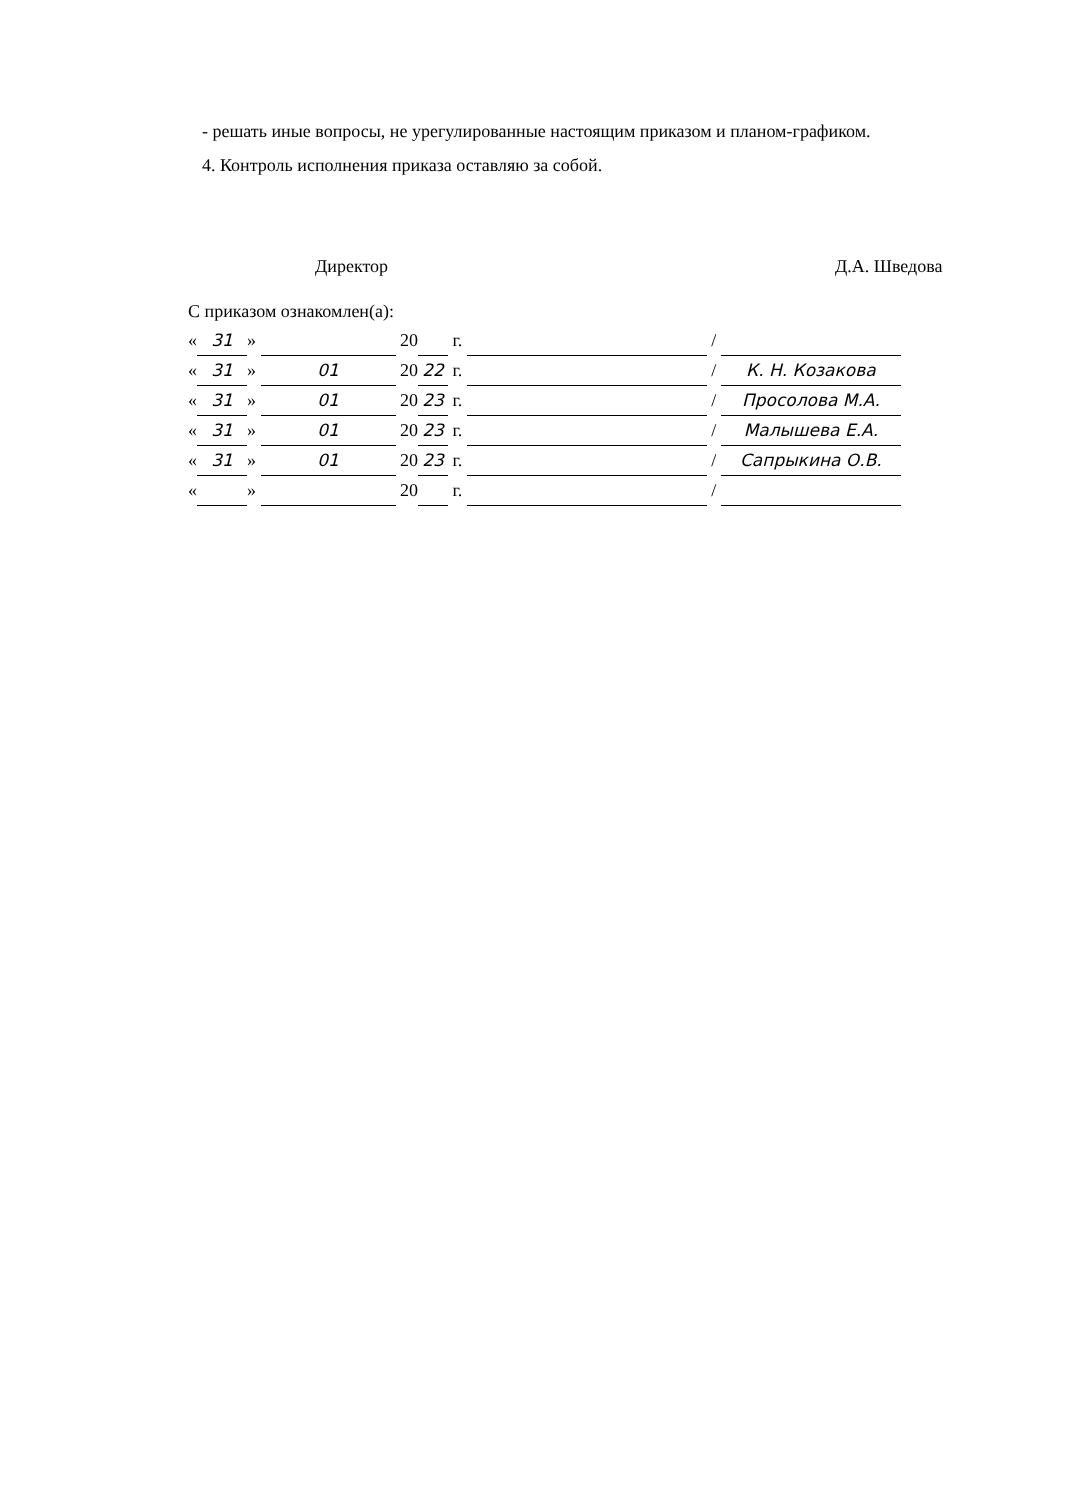- решать иные вопросы, не урегулированные настоящим приказом и планом-графиком.
4. Контроль исполнения приказа оставляю за собой.
Директор Д.А. Шведова
С приказом ознакомлен(а):
« 31 » 20 г. /
« 31 » 01 20 22 г. / К. Н. Козакова
« 31 » 01 20 23 г. / Просолова М.А.
« 31 » 01 20 23 г. / Малышева Е.А.
« 31 » 01 20 23 г. / Сапрыкина О.В.
« » 20 г. /